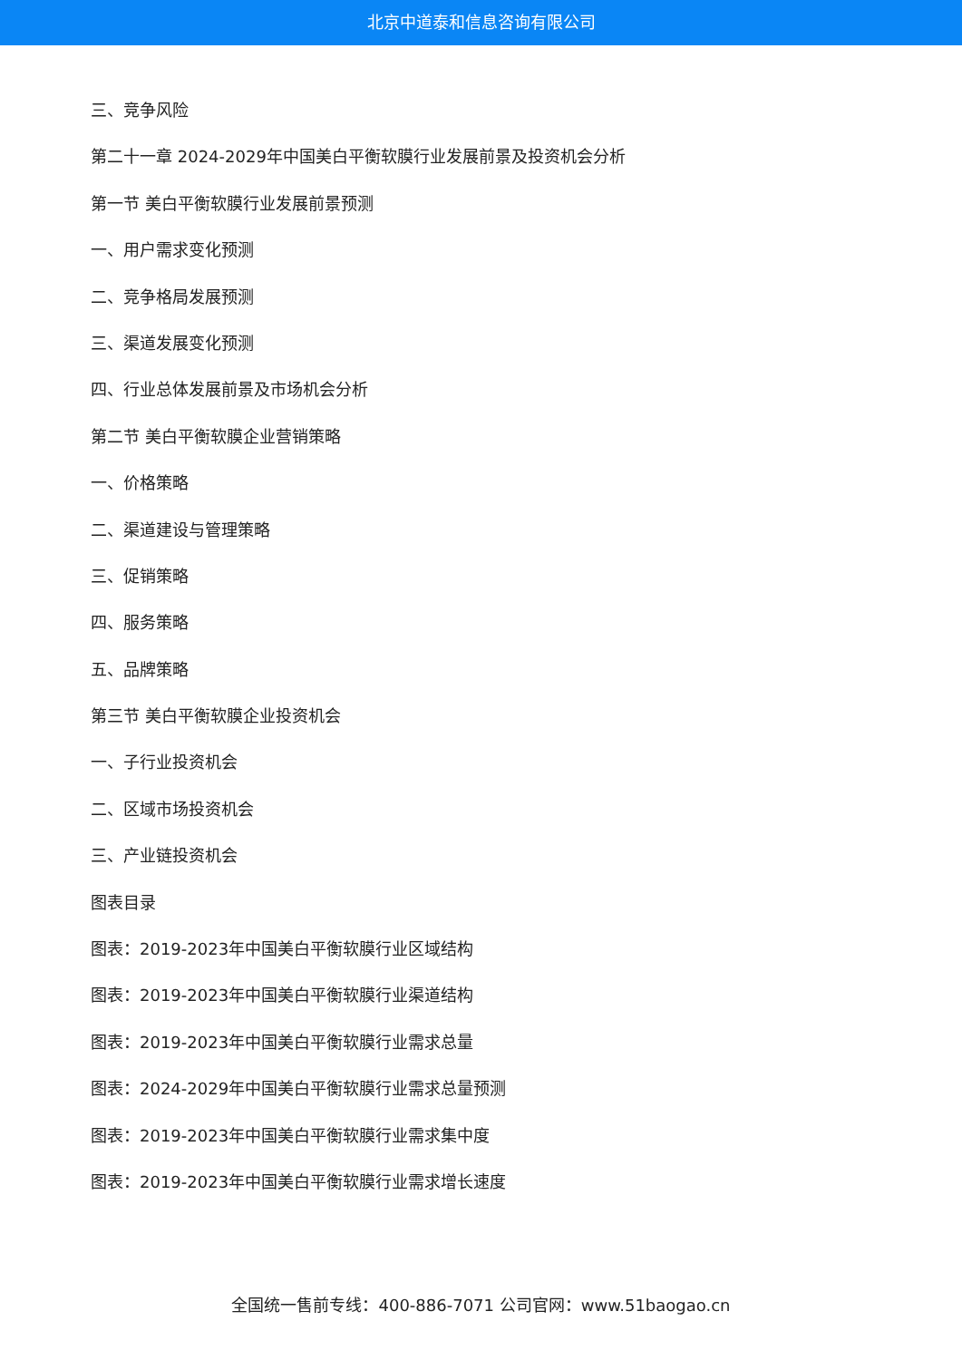北京中道泰和信息咨询有限公司
三、竞争风险
第二十一章 2024-2029年中国美白平衡软膜行业发展前景及投资机会分析
第一节 美白平衡软膜行业发展前景预测
一、用户需求变化预测
二、竞争格局发展预测
三、渠道发展变化预测
四、行业总体发展前景及市场机会分析
第二节 美白平衡软膜企业营销策略
一、价格策略
二、渠道建设与管理策略
三、促销策略
四、服务策略
五、品牌策略
第三节 美白平衡软膜企业投资机会
一、子行业投资机会
二、区域市场投资机会
三、产业链投资机会
图表目录
图表：2019-2023年中国美白平衡软膜行业区域结构
图表：2019-2023年中国美白平衡软膜行业渠道结构
图表：2019-2023年中国美白平衡软膜行业需求总量
图表：2024-2029年中国美白平衡软膜行业需求总量预测
图表：2019-2023年中国美白平衡软膜行业需求集中度
图表：2019-2023年中国美白平衡软膜行业需求增长速度
全国统一售前专线：400-886-7071 公司官网：www.51baogao.cn